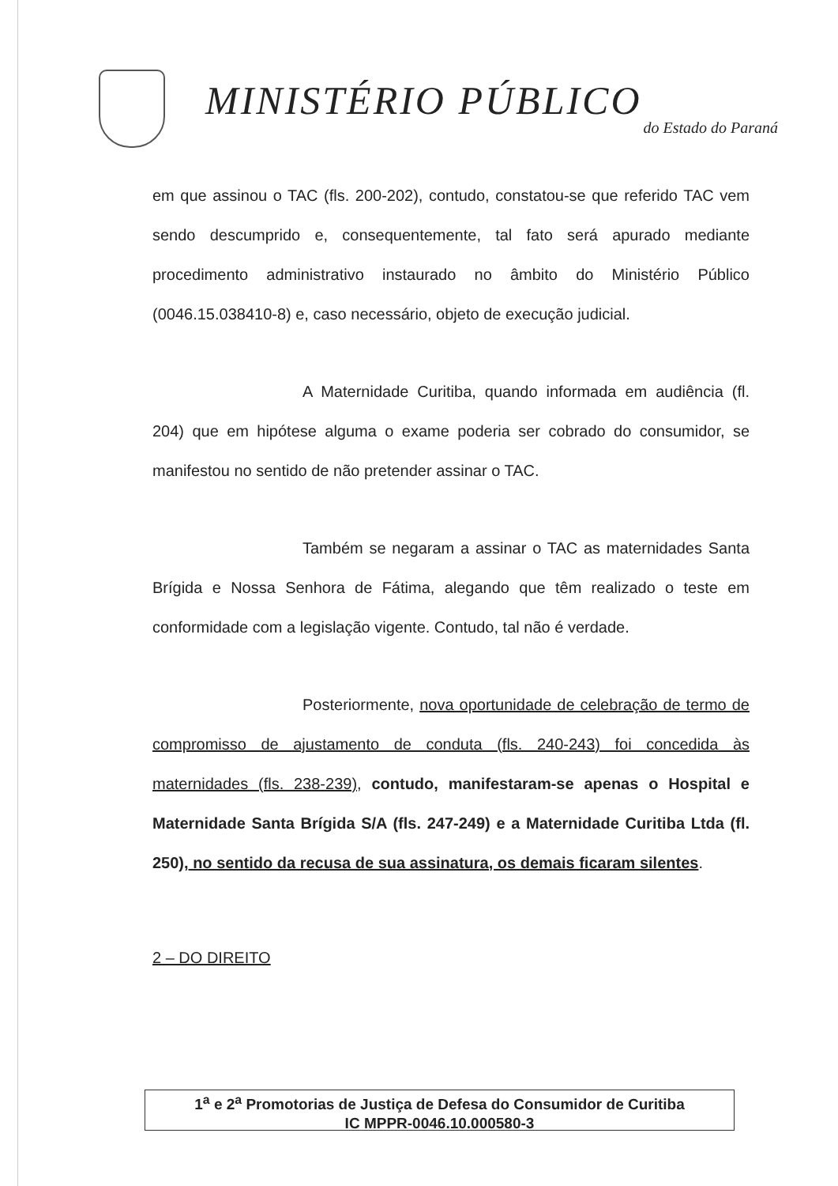MINISTÉRIO PÚBLICO
do Estado do Paraná
em que assinou o TAC (fls. 200-202), contudo, constatou-se que referido TAC vem sendo descumprido e, consequentemente, tal fato será apurado mediante procedimento administrativo instaurado no âmbito do Ministério Público (0046.15.038410-8) e, caso necessário, objeto de execução judicial.
A Maternidade Curitiba, quando informada em audiência (fl. 204) que em hipótese alguma o exame poderia ser cobrado do consumidor, se manifestou no sentido de não pretender assinar o TAC.
Também se negaram a assinar o TAC as maternidades Santa Brígida e Nossa Senhora de Fátima, alegando que têm realizado o teste em conformidade com a legislação vigente. Contudo, tal não é verdade.
Posteriormente, nova oportunidade de celebração de termo de compromisso de ajustamento de conduta (fls. 240-243) foi concedida às maternidades (fls. 238-239), contudo, manifestaram-se apenas o Hospital e Maternidade Santa Brígida S/A (fls. 247-249) e a Maternidade Curitiba Ltda (fl. 250), no sentido da recusa de sua assinatura, os demais ficaram silentes.
2 – DO DIREITO
1<sup>a</sup> e 2<sup>a</sup> Promotorias de Justiça de Defesa do Consumidor de Curitiba
IC MPPR-0046.10.000580-3